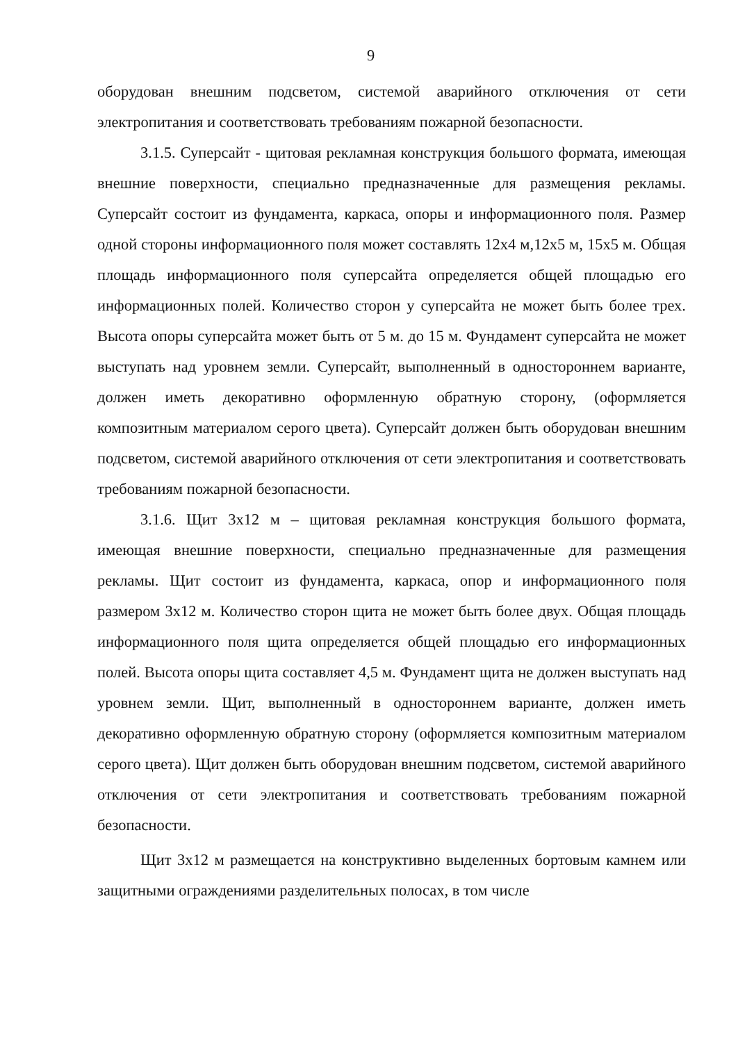9
оборудован внешним подсветом, системой аварийного отключения от сети электропитания и соответствовать требованиям пожарной безопасности.
3.1.5. Суперсайт - щитовая рекламная конструкция большого формата, имеющая внешние поверхности, специально предназначенные для размещения рекламы. Суперсайт состоит из фундамента, каркаса, опоры и информационного поля. Размер одной стороны информационного поля может составлять 12х4 м,12х5 м, 15х5 м. Общая площадь информационного поля суперсайта определяется общей площадью его информационных полей. Количество сторон у суперсайта не может быть более трех. Высота опоры суперсайта может быть от 5 м. до 15 м. Фундамент суперсайта не может выступать над уровнем земли. Суперсайт, выполненный в одностороннем варианте, должен иметь декоративно оформленную обратную сторону, (оформляется композитным материалом серого цвета). Суперсайт должен быть оборудован внешним подсветом, системой аварийного отключения от сети электропитания и соответствовать требованиям пожарной безопасности.
3.1.6. Щит 3х12 м – щитовая рекламная конструкция большого формата, имеющая внешние поверхности, специально предназначенные для размещения рекламы. Щит состоит из фундамента, каркаса, опор и информационного поля размером 3х12 м. Количество сторон щита не может быть более двух. Общая площадь информационного поля щита определяется общей площадью его информационных полей. Высота опоры щита составляет 4,5 м. Фундамент щита не должен выступать над уровнем земли. Щит, выполненный в одностороннем варианте, должен иметь декоративно оформленную обратную сторону (оформляется композитным материалом серого цвета). Щит должен быть оборудован внешним подсветом, системой аварийного отключения от сети электропитания и соответствовать требованиям пожарной безопасности.
Щит 3х12 м размещается на конструктивно выделенных бортовым камнем или защитными ограждениями разделительных полосах, в том числе